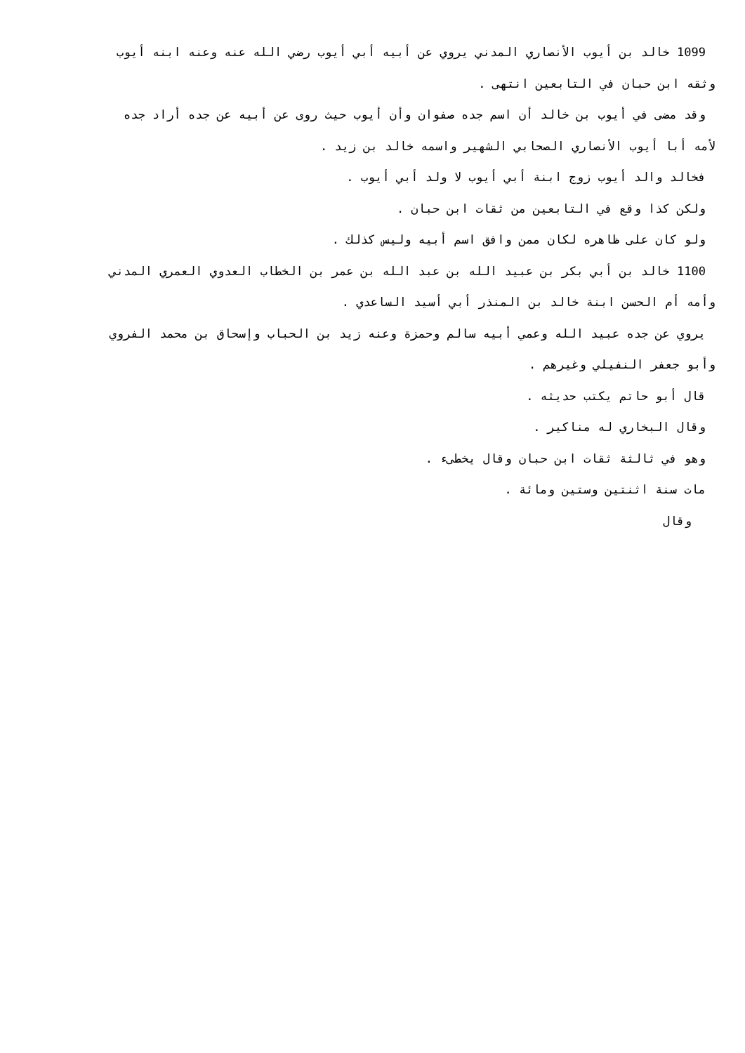1099 خالد بن أيوب الأنصاري المدني يروي عن أبيه أبي أيوب رضي الله عنه وعنه ابنه أيوب
وثقه ابن حبان في التابعين انتهى .
وقد مضى في أيوب بن خالد أن اسم جده صفوان وأن أيوب حيث روى عن أبيه عن جده أراد جده
لأمه أبا أيوب الأنصاري الصحابي الشهير واسمه خالد بن زيد .
فخالد والد أيوب زوج ابنة أبي أيوب لا ولد أبي أيوب .
ولكن كذا وقع في التابعين من ثقات ابن حبان .
ولو كان على ظاهره لكان ممن وافق اسم أبيه وليس كذلك .
1100 خالد بن أبي بكر بن عبيد الله بن عبد الله بن عمر بن الخطاب العدوي العمري المدني
وأمه أم الحسن ابنة خالد بن المنذر أبي أسيد الساعدي .
يروي عن جده عبيد الله وعمي أبيه سالم وحمزة وعنه زيد بن الحباب وإسحاق بن محمد الفروي
وأبو جعفر النفيلي وغيرهم .
قال أبو حاتم يكتب حديثه .
وقال البخاري له مناكير .
وهو في ثالثة ثقات ابن حبان وقال يخطىء .
مات سنة اثنتين وستين ومائة .
وقال